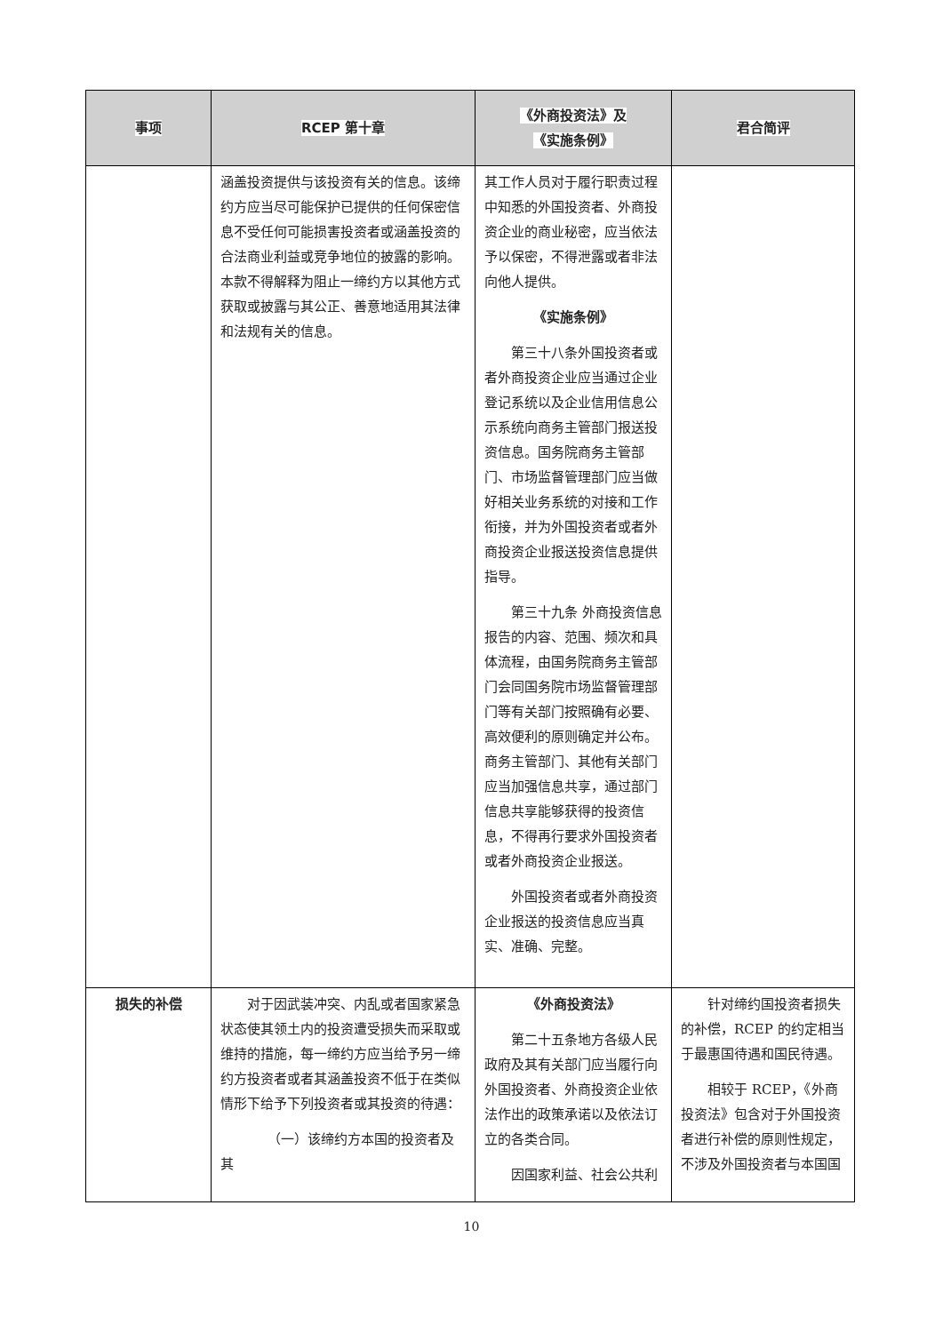| 事项 | RCEP 第十章 | 《外商投资法》及 《实施条例》 | 君合简评 |
| --- | --- | --- | --- |
| | 涵盖投资提供与该投资有关的信息。该缔约方应当尽可能保护已提供的任何保密信息不受任何可能损害投资者或涵盖投资的合法商业利益或竞争地位的披露的影响。本款不得解释为阻止一缔约方以其他方式获取或披露与其公正、善意地适用其法律和法规有关的信息。 | 其工作人员对于履行职责过程中知悉的外国投资者、外商投资企业的商业秘密，应当依法予以保密，不得泄露或者非法向他人提供。 《实施条例》 第三十八条外国投资者或者外商投资企业应当通过企业登记系统以及企业信用信息公示系统向商务主管部门报送投资信息。国务院商务主管部门、市场监督管理部门应当做好相关业务系统的对接和工作衔接，并为外国投资者或者外商投资企业报送投资信息提供指导。 第三十九条 外商投资信息报告的内容、范围、频次和具体流程，由国务院商务主管部门会同国务院市场监督管理部门等有关部门按照确有必要、高效便利的原则确定并公布。商务主管部门、其他有关部门应当加强信息共享，通过部门信息共享能够获得的投资信息，不得再行要求外国投资者或者外商投资企业报送。 外国投资者或者外商投资企业报送的投资信息应当真实、准确、完整。 | |
| 损失的补偿 | 对于因武装冲突、内乱或者国家紧急状态使其领土内的投资遭受损失而采取或维持的措施，每一缔约方应当给予另一缔约方投资者或者其涵盖投资不低于在类似情形下给予下列投资者或其投资的待遇： （一）该缔约方本国的投资者及其 | 《外商投资法》 第二十五条地方各级人民政府及其有关部门应当履行向外国投资者、外商投资企业依法作出的政策承诺以及依法订立的各类合同。 因国家利益、社会公共利 | 针对缔约国投资者损失的补偿，RCEP 的约定相当于最惠国待遇和国民待遇。 相较于 RCEP，《外商投资法》包含对于外国投资者进行补偿的原则性规定，不涉及外国投资者与本国国 |
10